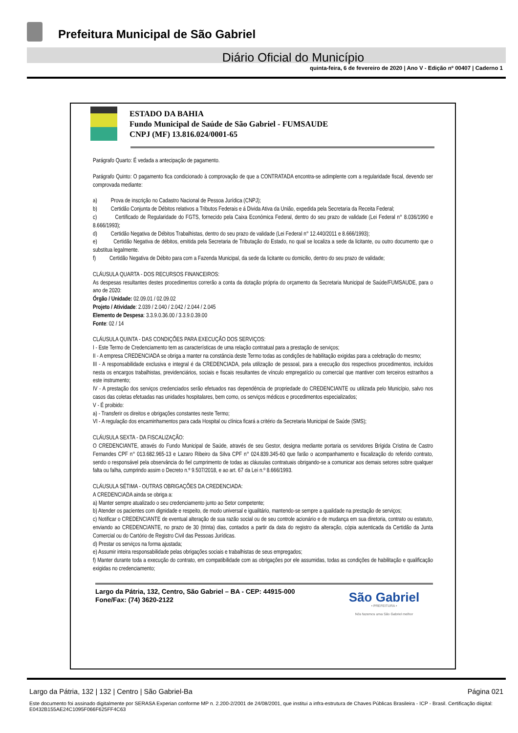Prefeitura Municipal de São Gabriel
Diário Oficial do Município
quinta-feira, 6 de fevereiro de 2020 | Ano V - Edição nº 00407 | Caderno 1
ESTADO DA BAHIA
Fundo Municipal de Saúde de São Gabriel - FUMSAUDE
CNPJ (MF) 13.816.024/0001-65
Parágrafo Quarto: É vedada a antecipação de pagamento.
Parágrafo Quinto: O pagamento fica condicionado à comprovação de que a CONTRATADA encontra-se adimplente com a regularidade fiscal, devendo ser comprovada mediante:
a) Prova de inscrição no Cadastro Nacional de Pessoa Jurídica (CNPJ);
b) Certidão Conjunta de Débitos relativos a Tributos Federais e á Divida Ativa da União, expedida pela Secretaria da Receita Federal;
c) Certificado de Regularidade do FGTS, fornecido pela Caixa Econômica Federal, dentro do seu prazo de validade (Lei Federal n° 8.036/1990 e 8.666/1993);
d) Certidão Negativa de Débitos Trabalhistas, dentro do seu prazo de validade (Lei Federal n° 12.440/2011 e 8.666/1993);
e) Certidão Negativa de débitos, emitida pela Secretaria de Tributação do Estado, no qual se localiza a sede da licitante, ou outro documento que o substitua legalmente.
f) Certidão Negativa de Débito para com a Fazenda Municipal, da sede da licitante ou domicilio, dentro do seu prazo de validade;
CLÁUSULA QUARTA - DOS RECURSOS FINANCEIROS:
As despesas resultantes destes procedimentos correrão a conta da dotação própria do orçamento da Secretaria Municipal de Saúde/FUMSAUDE, para o ano de 2020:
Órgão / Unidade: 02.09.01 / 02.09.02
Projeto / Atividade: 2.039 / 2.040 / 2.042 / 2.044 / 2.045
Elemento de Despesa: 3.3.9.0.36.00 / 3.3.9.0.39.00
Fonte: 02 / 14
CLÁUSULA QUINTA - DAS CONDIÇÕES PARA EXECUÇÃO DOS SERVIÇOS:
I - Este Termo de Credenciamento tem as características de uma relação contratual para a prestação de serviços;
II - A empresa CREDENCIADA se obriga a manter na constância deste Termo todas as condições de habilitação exigidas para a celebração do mesmo;
III - A responsabilidade exclusiva e integral é da CREDENCIADA, pela utilização de pessoal, para a execução dos respectivos procedimentos, incluídos nesta os encargos trabalhistas, previdenciários, sociais e fiscais resultantes de vínculo empregatício ou comercial que mantiver com terceiros estranhos a este instrumento;
IV - A prestação dos serviços credenciados serão efetuados nas dependência de propriedade do CREDENCIANTE ou utilizada pelo Município, salvo nos casos das coletas efetuadas nas unidades hospitalares, bem como, os serviços médicos e procedimentos especializados;
V - É proibido:
a) - Transferir os direitos e obrigações constantes neste Termo;
VI - A regulação dos encaminhamentos para cada Hospital ou clínica ficará a critério da Secretaria Municipal de Saúde (SMS);
CLÁUSULA SEXTA - DA FISCALIZAÇÃO:
O CREDENCIANTE, através do Fundo Municipal de Saúde, através de seu Gestor, designa mediante portaria os servidores Brígida Cristina de Castro Fernandes CPF n° 013.682.965-13 e Lazaro Ribeiro da Silva CPF n° 024.839.345-60 que farão o acompanhamento e fiscalização do referido contrato, sendo o responsável pela observância do fiel cumprimento de todas as cláusulas contratuais obrigando-se a comunicar aos demais setores sobre qualquer falta ou falha, cumprindo assim o Decreto n.º 9.507/2018, e ao art. 67 da Lei n.º 8.666/1993.
CLÁUSULA SÉTIMA - OUTRAS OBRIGAÇÕES DA CREDENCIADA:
A CREDENCIADA ainda se obriga a:
a) Manter sempre atualizado o seu credenciamento junto ao Setor competente;
b) Atender os pacientes com dignidade e respeito, de modo universal e igualitário, mantendo-se sempre a qualidade na prestação de serviços;
c) Notificar o CREDENCIANTE de eventual alteração de sua razão social ou de seu controle acionário e de mudança em sua diretoria, contrato ou estatuto, enviando ao CREDENCIANTE, no prazo de 30 (trinta) dias, contados a partir da data do registro da alteração, cópia autenticada da Certidão da Junta Comercial ou do Cartório de Registro Civil das Pessoas Jurídicas.
d) Prestar os serviços na forma ajustada;
e) Assumir inteira responsabilidade pelas obrigações sociais e trabalhistas de seus empregados;
f) Manter durante toda a execução do contrato, em compatibilidade com as obrigações por ele assumidas, todas as condições de habilitação e qualificação exigidas no credenciamento;
Largo da Pátria, 132, Centro, São Gabriel – BA - CEP: 44915-000
Fone/Fax: (74) 3620-2122
São Gabriel
• PREFEITURA •
Nós fazemos uma São Gabriel melhor
Largo da Pátria, 132 | 132 | Centro | São Gabriel-Ba Página 021
Este documento foi assinado digitalmente por SERASA Experian conforme MP n. 2.200-2/2001 de 24/08/2001, que institui a infra-estrutura de Chaves Públicas Brasileira - ICP - Brasil. Certificação diigital: E0432B155AE24C1095F066F625FF4C63